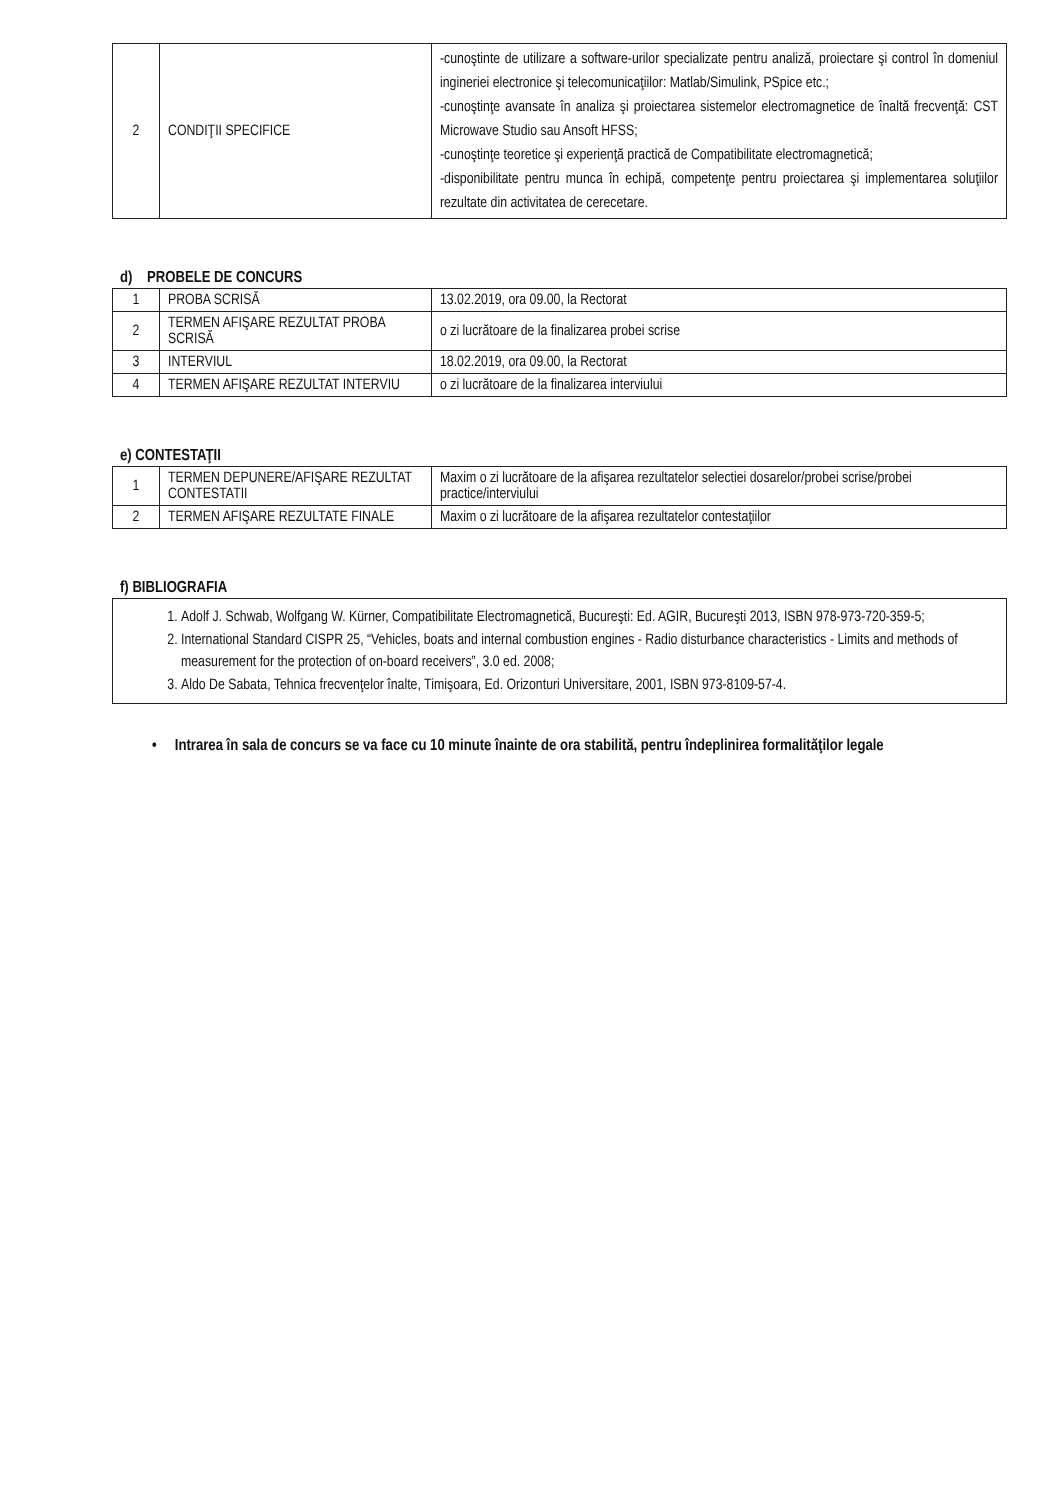| 2 | CONDIŢII SPECIFICE | -cunoştinte de utilizare a software-urilor specializate pentru analiză, proiectare şi control în domeniul ingineriei electronice şi telecomunicaţiilor: Matlab/Simulink, PSpice etc.; -cunoştinţe avansate în analiza şi proiectarea sistemelor electromagnetice de înaltă frecvenţă: CST Microwave Studio sau Ansoft HFSS; -cunoştinţe teoretice şi experienţă practică de Compatibilitate electromagnetică; -disponibilitate pentru munca în echipă, competenţe pentru proiectarea şi implementarea soluţiilor rezultate din activitatea de cerecetare. |
d) PROBELE DE CONCURS
| 1 | PROBA SCRISĂ | 13.02.2019, ora 09.00, la Rectorat |
| 2 | TERMEN AFIŞARE REZULTAT PROBA SCRISĂ | o zi lucrătoare de la finalizarea probei scrise |
| 3 | INTERVIUL | 18.02.2019, ora 09.00, la Rectorat |
| 4 | TERMEN AFIŞARE REZULTAT INTERVIU | o zi lucrătoare de la finalizarea interviului |
e) CONTESTAŢII
| 1 | TERMEN DEPUNERE/AFIŞARE REZULTAT CONTESTATII | Maxim o zi lucrătoare de la afişarea rezultatelor selectiei dosarelor/probei scrise/probei practice/interviului |
| 2 | TERMEN AFIŞARE REZULTATE FINALE | Maxim o zi lucrătoare de la afişarea rezultatelor contestaţiilor |
f) BIBLIOGRAFIA
| 1. Adolf J. Schwab, Wolfgang W. Kürner, Compatibilitate Electromagnetică, Bucureşti: Ed. AGIR, Bucureşti 2013, ISBN 978-973-720-359-5; 2. International Standard CISPR 25, “Vehicles, boats and internal combustion engines - Radio disturbance characteristics - Limits and methods of measurement for the protection of on-board receivers”, 3.0 ed. 2008; 3. Aldo De Sabata, Tehnica frecvenţelor înalte, Timişoara, Ed. Orizonturi Universitare, 2001, ISBN 973-8109-57-4. |
• Intrarea în sala de concurs se va face cu 10 minute înainte de ora stabilită, pentru îndeplinirea formalităţilor legale